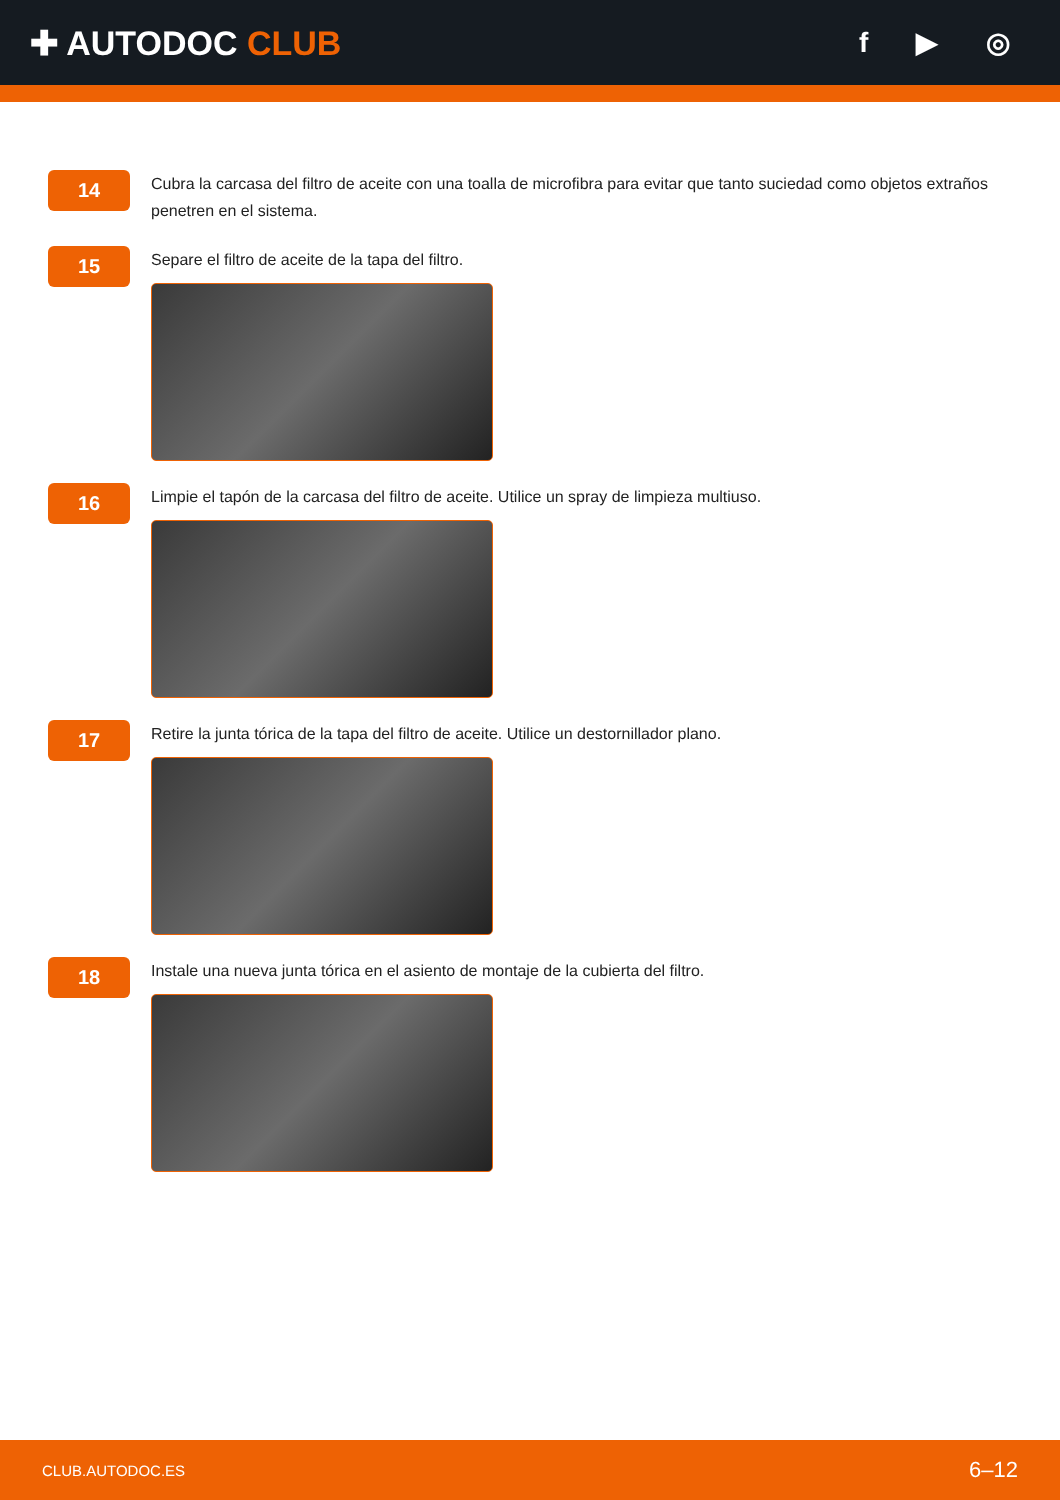✚ AUTODOC CLUB
f ▶ ◎
14
Cubra la carcasa del filtro de aceite con una toalla de microfibra para evitar que tanto suciedad como objetos extraños penetren en el sistema.
15
Separe el filtro de aceite de la tapa del filtro.
16
Limpie el tapón de la carcasa del filtro de aceite. Utilice un spray de limpieza multiuso.
17
Retire la junta tórica de la tapa del filtro de aceite. Utilice un destornillador plano.
18
Instale una nueva junta tórica en el asiento de montaje de la cubierta del filtro.
CLUB.AUTODOC.ES 6–12